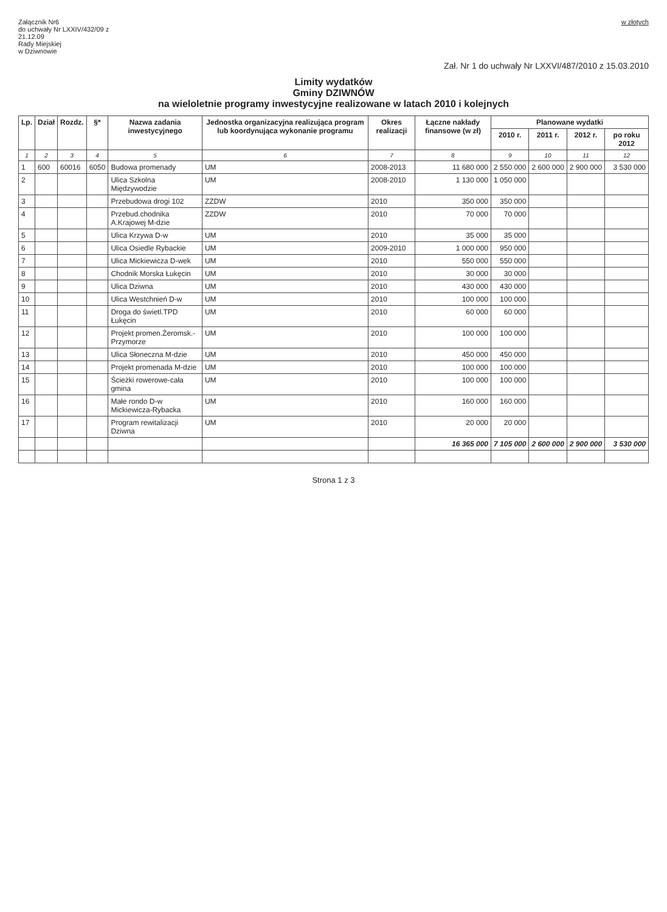Załącznik Nr6
do uchwały Nr LXXIV/432/09 z
21.12.09
Rady Miejskiej
w Dziwnowie
w złotych
Zał. Nr 1 do uchwały Nr LXXVI/487/2010 z 15.03.2010
Limity wydatków
Gminy DZIWNÓW
na wieloletnie programy inwestycyjne realizowane w latach 2010 i kolejnych
| Lp. | Dział | Rozdz. | §* | Nazwa zadania inwestycyjnego | Jednostka organizacyjna realizująca program lub koordynująca wykonanie programu | Okres realizacji | Łączne nakłady finansowe (w zł) | Planowane wydatki | | | |
| --- | --- | --- | --- | --- | --- | --- | --- | --- | --- | --- | --- |
| | | | | | | | | 2010 r. | 2011 r. | 2012 r. | po roku 2012 |
| 1 | 2 | 3 | 4 | 5 | 6 | 7 | 8 | 9 | 10 | 11 | 12 |
| 1 | 600 | 60016 | 6050 | Budowa promenady | UM | 2008-2013 | 11 680 000 | 2 550 000 | 2 600 000 | 2 900 000 | 3 530 000 |
| 2 | | | | Ulica Szkolna Międzywodzie | UM | 2008-2010 | 1 130 000 | 1 050 000 | | | |
| 3 | | | | Przebudowa drogi 102 | ZZDW | 2010 | 350 000 | 350 000 | | | |
| 4 | | | | Przebud.chodnika A.Krajowej M-dzie | ZZDW | 2010 | 70 000 | 70 000 | | | |
| 5 | | | | Ulica Krzywa D-w | UM | 2010 | 35 000 | 35 000 | | | |
| 6 | | | | Ulica Osiedle Rybackie | UM | 2009-2010 | 1 000 000 | 950 000 | | | |
| 7 | | | | Ulica Mickiewicza D-wek | UM | 2010 | 550 000 | 550 000 | | | |
| 8 | | | | Chodnik Morska Łukęcin | UM | 2010 | 30 000 | 30 000 | | | |
| 9 | | | | Ulica Dziwna | UM | 2010 | 430 000 | 430 000 | | | |
| 10 | | | | Ulica Westchnień D-w | UM | 2010 | 100 000 | 100 000 | | | |
| 11 | | | | Droga do świetl.TPD Łukęcin | UM | 2010 | 60 000 | 60 000 | | | |
| 12 | | | | Projekt promen.Żeromsk.-Przymorze | UM | 2010 | 100 000 | 100 000 | | | |
| 13 | | | | Ulica Słoneczna M-dzie | UM | 2010 | 450 000 | 450 000 | | | |
| 14 | | | | Projekt promenada M-dzie | UM | 2010 | 100 000 | 100 000 | | | |
| 15 | | | | Ścieżki rowerowe-cała gmina | UM | 2010 | 100 000 | 100 000 | | | |
| 16 | | | | Małe rondo D-w Mickiewicza-Rybacka | UM | 2010 | 160 000 | 160 000 | | | |
| 17 | | | | Program rewitalizacji Dziwna | UM | 2010 | 20 000 | 20 000 | | | |
| | | | | | | | 16 365 000 | 7 105 000 | 2 600 000 | 2 900 000 | 3 530 000 |
Strona 1 z 3